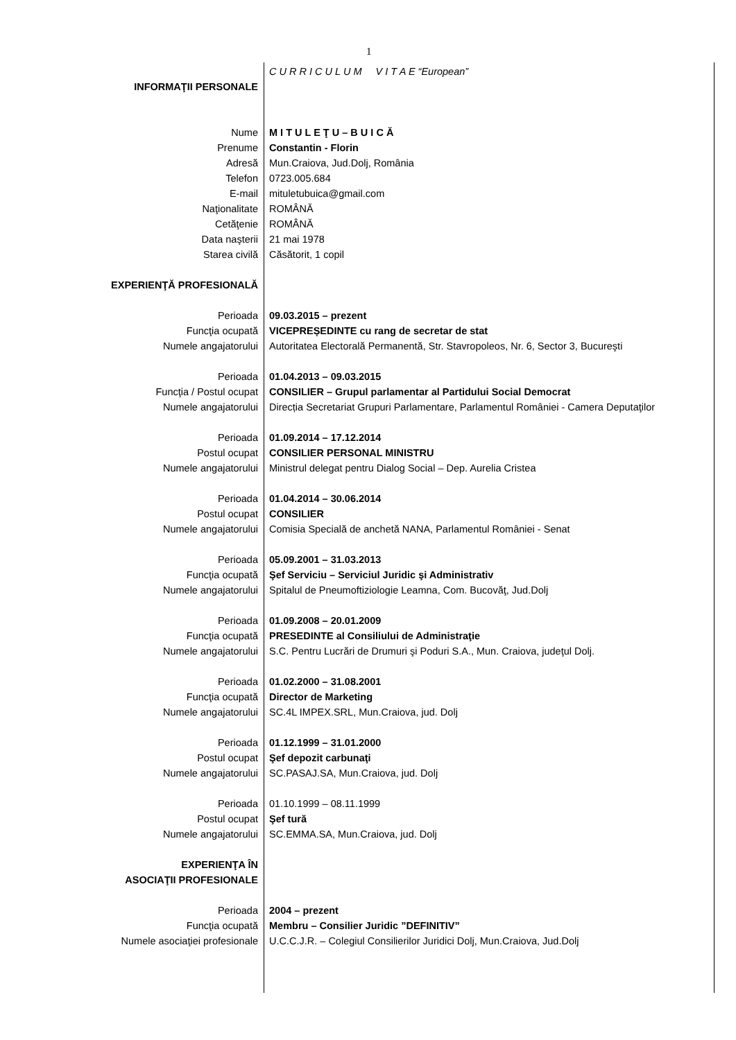1
| | C U R R I C U L U M V I T A E “European” |
| INFORMAŢII PERSONALE | |
| Nume | M I T U L E Ţ U – B U I C Ă |
| Prenume | Constantin - Florin |
| Adresă | Mun.Craiova, Jud.Dolj, România |
| Telefon | 0723.005.684 |
| E-mail | mituletubuica@gmail.com |
| Naţionalitate | ROMÂNĂ |
| Cetăţenie | ROMÂNĂ |
| Data naşterii | 21 mai 1978 |
| Starea civilă | Căsătorit, 1 copil |
| EXPERIENŢĂ PROFESIONALĂ | |
| Perioada | 09.03.2015 – prezent |
| Funcţia ocupată | VICEPREȘEDINTE cu rang de secretar de stat |
| Numele angajatorului | Autoritatea Electorală Permanentă, Str. Stavropoleos, Nr. 6, Sector 3, Bucureşti |
| Perioada | 01.04.2013 – 09.03.2015 |
| Funcţia / Postul ocupat | CONSILIER – Grupul parlamentar al Partidului Social Democrat |
| Numele angajatorului | Direcția Secretariat Grupuri Parlamentare, Parlamentul României - Camera Deputaţilor |
| Perioada | 01.09.2014 – 17.12.2014 |
| Postul ocupat | CONSILIER PERSONAL MINISTRU |
| Numele angajatorului | Ministrul delegat pentru Dialog Social – Dep. Aurelia Cristea |
| Perioada | 01.04.2014 – 30.06.2014 |
| Postul ocupat | CONSILIER |
| Numele angajatorului | Comisia Specială de anchetă NANA, Parlamentul României - Senat |
| Perioada | 05.09.2001 – 31.03.2013 |
| Funcţia ocupată | Şef Serviciu – Serviciul Juridic şi Administrativ |
| Numele angajatorului | Spitalul de Pneumoftiziologie Leamna, Com. Bucovăţ, Jud.Dolj |
| Perioada | 01.09.2008 – 20.01.2009 |
| Funcţia ocupată | PRESEDINTE al Consiliului de Administraţie |
| Numele angajatorului | S.C. Pentru Lucrări de Drumuri şi Poduri S.A., Mun. Craiova, judeţul Dolj. |
| Perioada | 01.02.2000 – 31.08.2001 |
| Funcţia ocupată | Director de Marketing |
| Numele angajatorului | SC.4L IMPEX.SRL, Mun.Craiova, jud. Dolj |
| Perioada | 01.12.1999 – 31.01.2000 |
| Postul ocupat | Şef depozit carbunaţi |
| Numele angajatorului | SC.PASAJ.SA, Mun.Craiova, jud. Dolj |
| Perioada | 01.10.1999 – 08.11.1999 |
| Postul ocupat | Şef tură |
| Numele angajatorului | SC.EMMA.SA, Mun.Craiova, jud. Dolj |
| EXPERIENŢA ÎN ASOCIAŢII PROFESIONALE | |
| Perioada | 2004 – prezent |
| Funcţia ocupată | Membru – Consilier Juridic ”DEFINITIV” |
| Numele asociaţiei profesionale | U.C.C.J.R. – Colegiul Consilierilor Juridici Dolj, Mun.Craiova, Jud.Dolj |